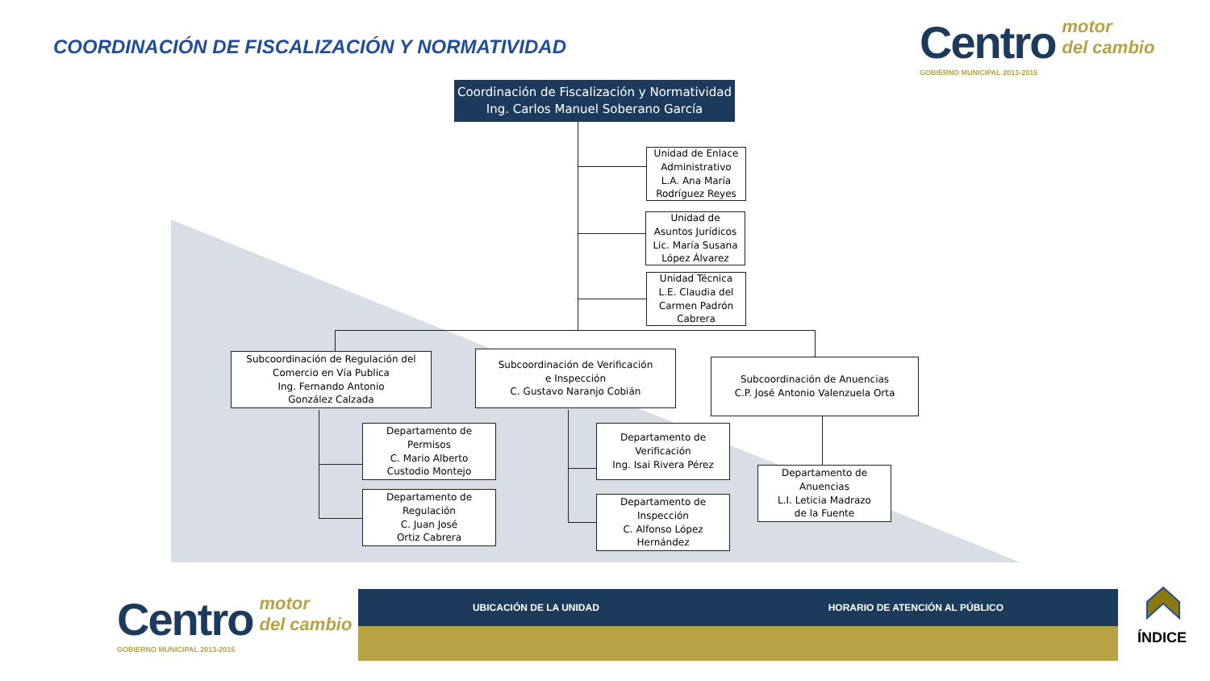COORDINACIÓN DE FISCALIZACIÓN Y NORMATIVIDAD
Centro motor
del cambio
GOBIERNO MUNICIPAL 2013-2015
Coordinación de Fiscalización y Normatividad
Ing. Carlos Manuel Soberano García
Unidad de Enlace
Administrativo
L.A. Ana María
Rodríguez Reyes
Unidad de
Asuntos Jurídicos
Lic. María Susana
López Álvarez
Unidad Técnica
L.E. Claudia del
Carmen Padrón
Cabrera
Subcoordinación de Regulación del
Comercio en Vía Publica
Ing. Fernando Antonio
González Calzada
Subcoordinación de Verificación
e Inspección
C. Gustavo Naranjo Cobián
Subcoordinación de Anuencias
C.P. José Antonio Valenzuela Orta
Departamento de
Permisos
C. Mario Alberto
Custodio Montejo
Departamento de
Regulación
C. Juan José
Ortiz Cabrera
Departamento de
Verificación
Ing. Isai Rivera Pérez
Departamento de
Inspección
C. Alfonso López
Hernández
Departamento de
Anuencias
L.I. Leticia Madrazo
de la Fuente
Centro motor
del cambio
GOBIERNO MUNICIPAL 2013-2015
UBICACIÓN DE LA UNIDAD HORARIO DE ATENCIÓN AL PÚBLICO
ÍNDICE